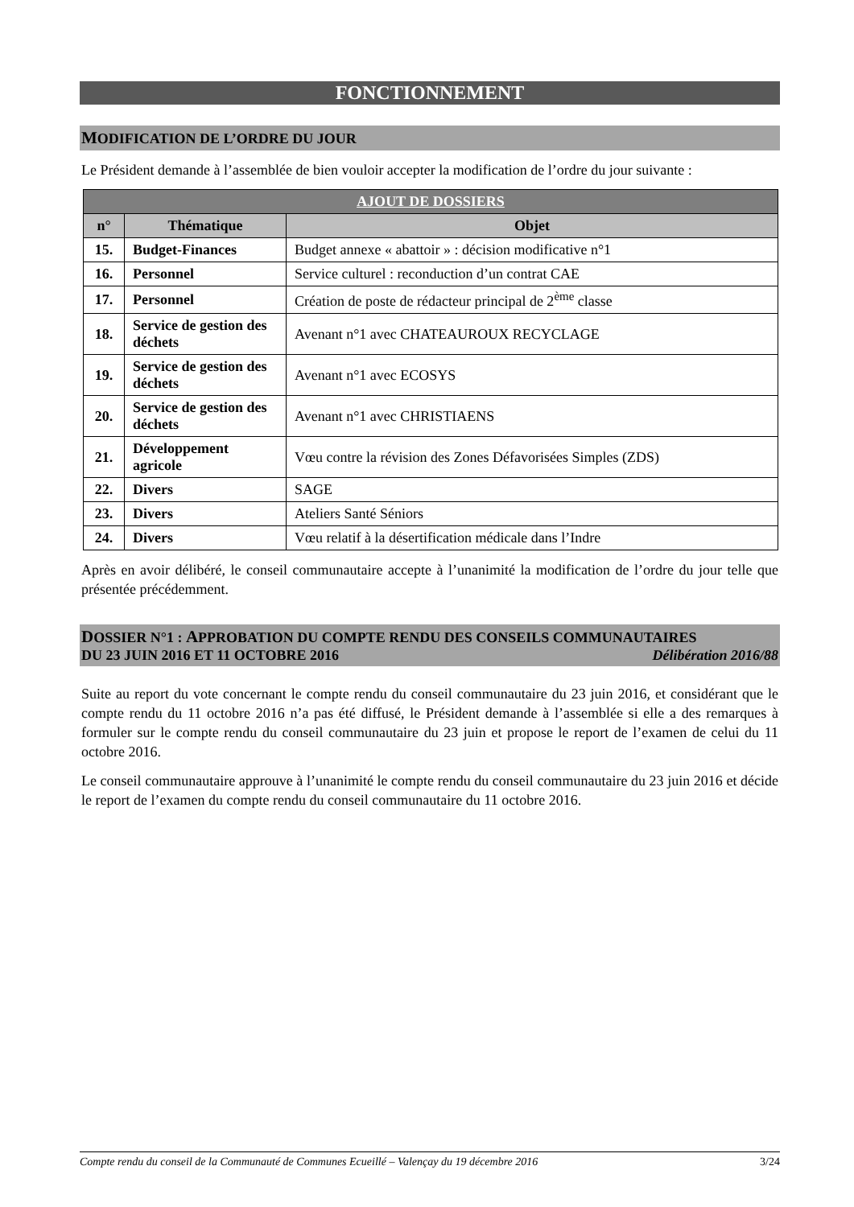FONCTIONNEMENT
MODIFICATION DE L’ORDRE DU JOUR
Le Président demande à l’assemblée de bien vouloir accepter la modification de l’ordre du jour suivante :
| AJOUT DE DOSSIERS | | |
| --- | --- | --- |
| n° | Thématique | Objet |
| 15. | Budget-Finances | Budget annexe « abattoir » : décision modificative n°1 |
| 16. | Personnel | Service culturel : reconduction d’un contrat CAE |
| 17. | Personnel | Création de poste de rédacteur principal de 2<sup>ème</sup> classe |
| 18. | Service de gestion des déchets | Avenant n°1 avec CHATEAUROUX RECYCLAGE |
| 19. | Service de gestion des déchets | Avenant n°1 avec ECOSYS |
| 20. | Service de gestion des déchets | Avenant n°1 avec CHRISTIAENS |
| 21. | Développement agricole | Vœu contre la révision des Zones Défavorisées Simples (ZDS) |
| 22. | Divers | SAGE |
| 23. | Divers | Ateliers Santé Séniors |
| 24. | Divers | Vœu relatif à la désertification médicale dans l’Indre |
Après en avoir délibéré, le conseil communautaire accepte à l’unanimité la modification de l’ordre du jour telle que présentée précédemment.
DOSSIER N°1 : APPROBATION DU COMPTE RENDU DES CONSEILS COMMUNAUTAIRES
DU 23 JUIN 2016 ET 11 OCTOBRE 2016 Délibération 2016/88
Suite au report du vote concernant le compte rendu du conseil communautaire du 23 juin 2016, et considérant que le compte rendu du 11 octobre 2016 n’a pas été diffusé, le Président demande à l’assemblée si elle a des remarques à formuler sur le compte rendu du conseil communautaire du 23 juin et propose le report de l’examen de celui du 11 octobre 2016.
Le conseil communautaire approuve à l’unanimité le compte rendu du conseil communautaire du 23 juin 2016 et décide le report de l’examen du compte rendu du conseil communautaire du 11 octobre 2016.
Compte rendu du conseil de la Communauté de Communes Ecueillé – Valençay du 19 décembre 2016 3/24